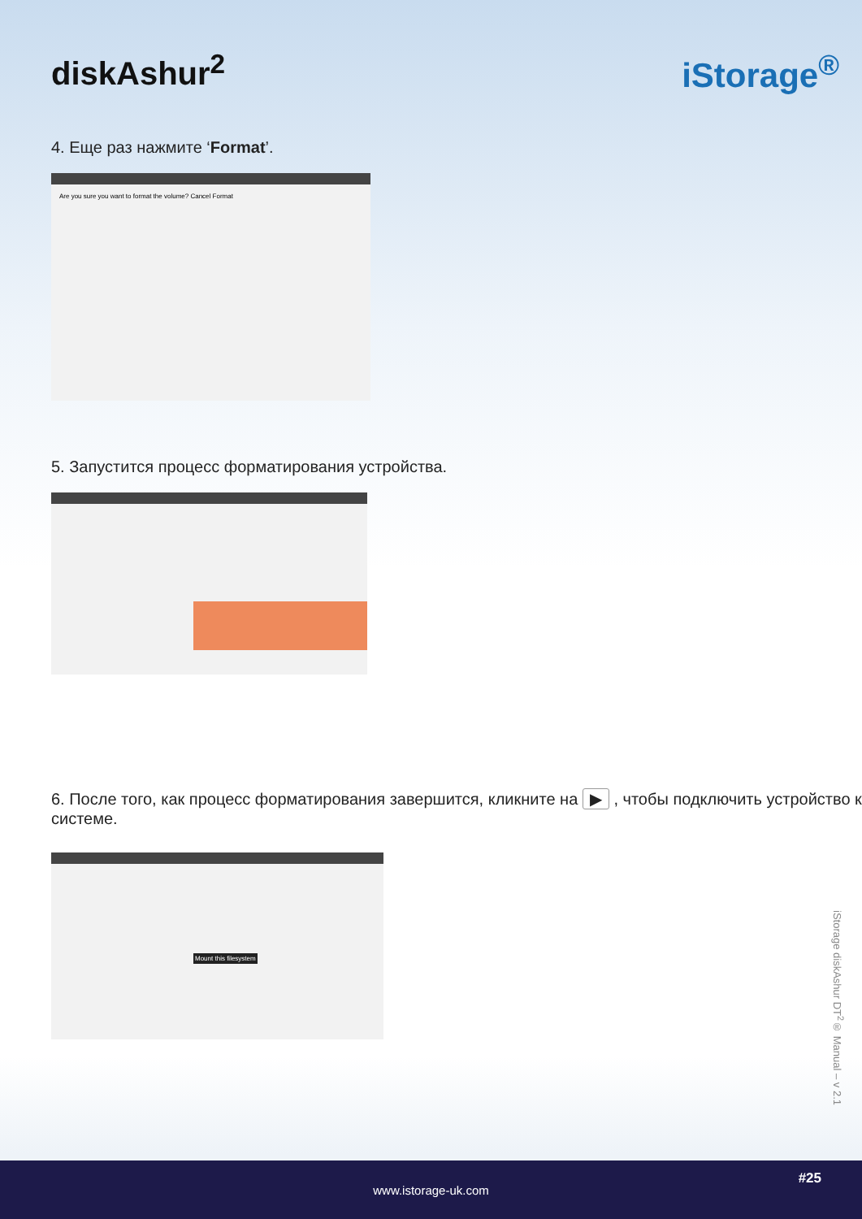diskAshur<sup>2</sup> iStorage<sup>®</sup>
4. Еще раз нажмите ‘Format’.
Are you sure you want to format the volume? Cancel Format
5. Запустится процесс форматирования устройства.
6. После того, как процесс форматирования завершится, кликните на ▶ , чтобы подключить устройство к системе.
Mount this filesystem
iStorage diskAshur DT<sup>2</sup>® Manual – v 2.1
www.istorage-uk.com
#25